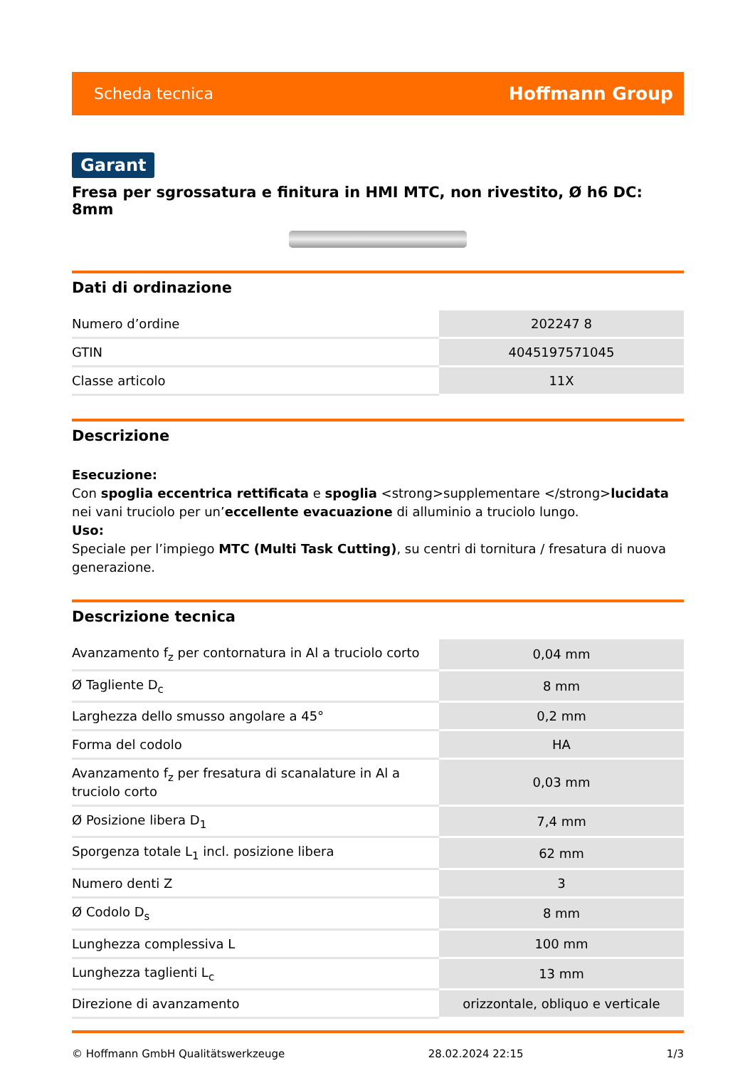Scheda tecnica Hoffmann Group
Garant
Fresa per sgrossatura e finitura in HMI MTC, non rivestito, Ø h6 DC: 8mm
Dati di ordinazione
| Numero d’ordine | 202247 8 |
| GTIN | 4045197571045 |
| Classe articolo | 11X |
Descrizione
Esecuzione:
Con spoglia eccentrica rettificata e spoglia <strong>supplementare </strong>lucidata nei vani truciolo per un’eccellente evacuazione di alluminio a truciolo lungo.
Uso:
Speciale per l’impiego MTC (Multi Task Cutting), su centri di tornitura / fresatura di nuova generazione.
Descrizione tecnica
| Avanzamento f<sub>z</sub> per contornatura in Al a truciolo corto | 0,04 mm |
| Ø Tagliente D<sub>c</sub> | 8 mm |
| Larghezza dello smusso angolare a 45° | 0,2 mm |
| Forma del codolo | HA |
| Avanzamento f<sub>z</sub> per fresatura di scanalature in Al a truciolo corto | 0,03 mm |
| Ø Posizione libera D<sub>1</sub> | 7,4 mm |
| Sporgenza totale L<sub>1</sub> incl. posizione libera | 62 mm |
| Numero denti Z | 3 |
| Ø Codolo D<sub>s</sub> | 8 mm |
| Lunghezza complessiva L | 100 mm |
| Lunghezza taglienti L<sub>c</sub> | 13 mm |
| Direzione di avanzamento | orizzontale, obliquo e verticale |
© Hoffmann GmbH Qualitätswerkzeuge 28.02.2024 22:15 1/3